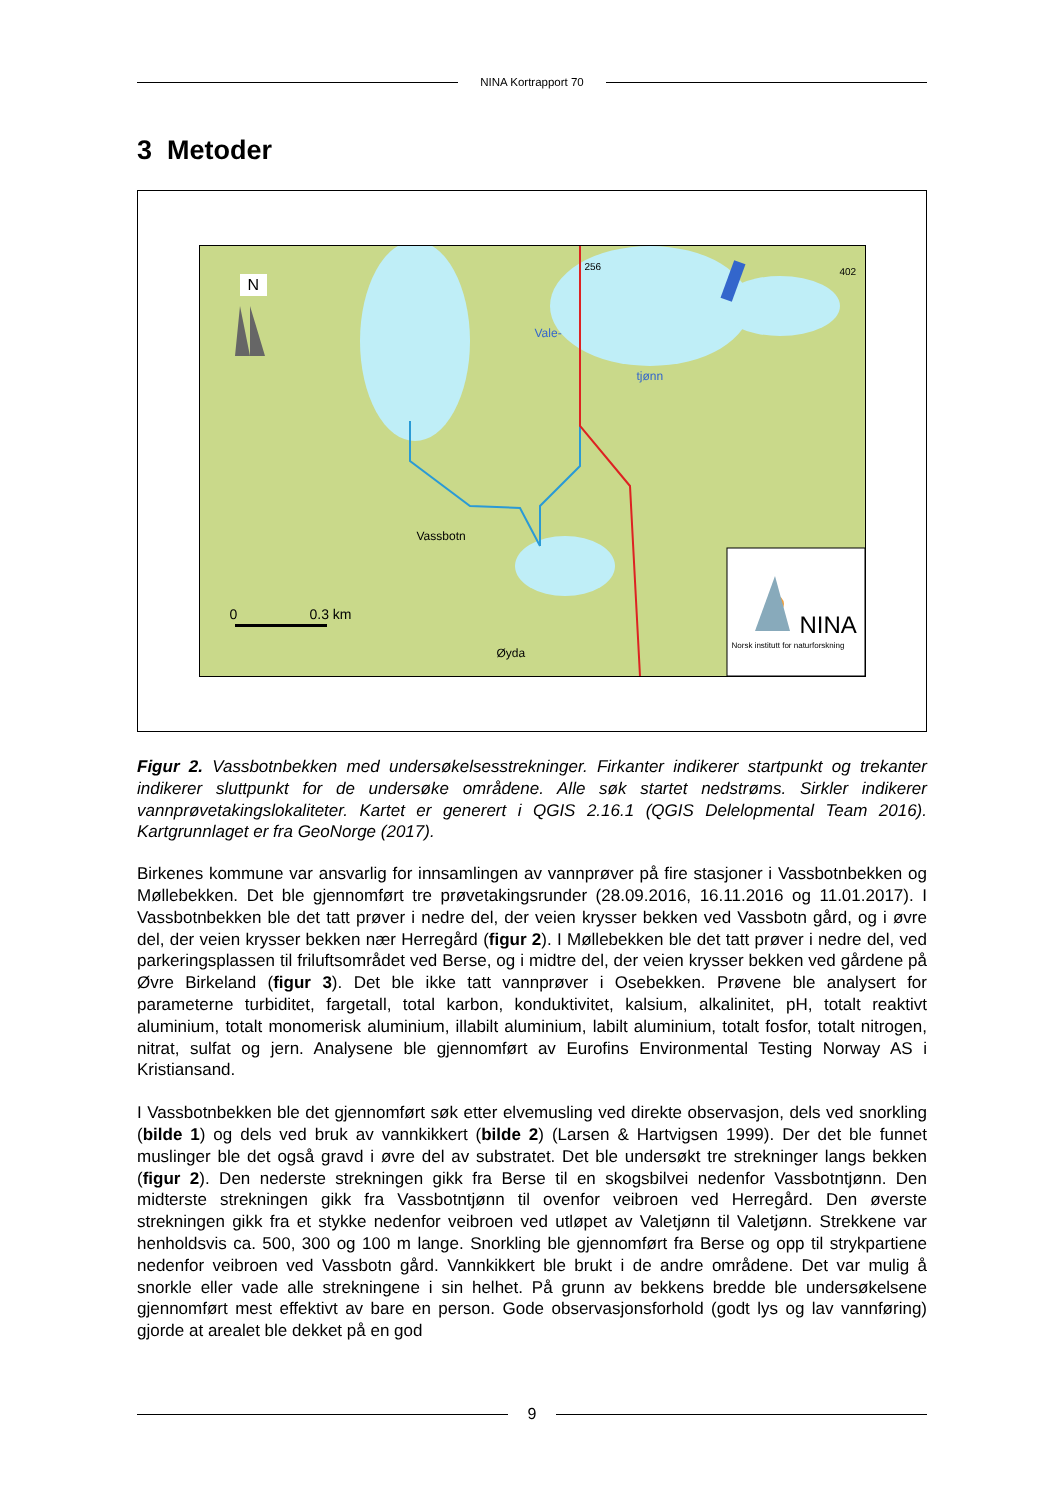NINA Kortrapport 70
3 Metoder
N
Vale-
tjønn
256 402
Vassbotn
Øyda
0 0.3 km NINA
Norsk institutt for naturforskning
Figur 2. Vassbotnbekken med undersøkelsesstrekninger. Firkanter indikerer startpunkt og trekanter indikerer sluttpunkt for de undersøke områdene. Alle søk startet nedstrøms. Sirkler indikerer vannprøvetakingslokaliteter. Kartet er generert i QGIS 2.16.1 (QGIS Delelopmental Team 2016). Kartgrunnlaget er fra GeoNorge (2017).
Birkenes kommune var ansvarlig for innsamlingen av vannprøver på fire stasjoner i Vassbotnbekken og Møllebekken. Det ble gjennomført tre prøvetakingsrunder (28.09.2016, 16.11.2016 og 11.01.2017). I Vassbotnbekken ble det tatt prøver i nedre del, der veien krysser bekken ved Vassbotn gård, og i øvre del, der veien krysser bekken nær Herregård (figur 2). I Møllebekken ble det tatt prøver i nedre del, ved parkeringsplassen til friluftsområdet ved Berse, og i midtre del, der veien krysser bekken ved gårdene på Øvre Birkeland (figur 3). Det ble ikke tatt vannprøver i Osebekken. Prøvene ble analysert for parameterne turbiditet, fargetall, total karbon, konduktivitet, kalsium, alkalinitet, pH, totalt reaktivt aluminium, totalt monomerisk aluminium, illabilt aluminium, labilt aluminium, totalt fosfor, totalt nitrogen, nitrat, sulfat og jern. Analysene ble gjennomført av Eurofins Environmental Testing Norway AS i Kristiansand.
I Vassbotnbekken ble det gjennomført søk etter elvemusling ved direkte observasjon, dels ved snorkling (bilde 1) og dels ved bruk av vannkikkert (bilde 2) (Larsen & Hartvigsen 1999). Der det ble funnet muslinger ble det også gravd i øvre del av substratet. Det ble undersøkt tre strekninger langs bekken (figur 2). Den nederste strekningen gikk fra Berse til en skogsbilvei nedenfor Vassbotntjønn. Den midterste strekningen gikk fra Vassbotntjønn til ovenfor veibroen ved Herregård. Den øverste strekningen gikk fra et stykke nedenfor veibroen ved utløpet av Valetjønn til Valetjønn. Strekkene var henholdsvis ca. 500, 300 og 100 m lange. Snorkling ble gjennomført fra Berse og opp til strykpartiene nedenfor veibroen ved Vassbotn gård. Vannkikkert ble brukt i de andre områdene. Det var mulig å snorkle eller vade alle strekningene i sin helhet. På grunn av bekkens bredde ble undersøkelsene gjennomført mest effektivt av bare en person. Gode observasjonsforhold (godt lys og lav vannføring) gjorde at arealet ble dekket på en god
9